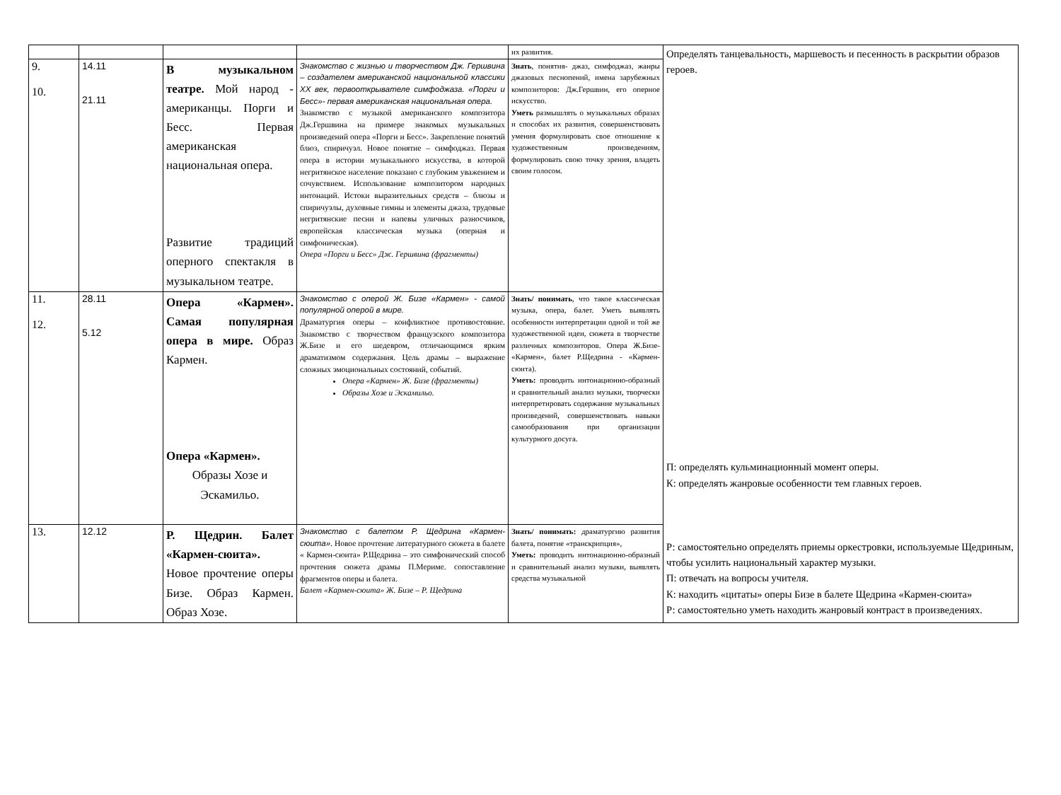| | | | | их развития. | Определять танцевальность, маршевость и песенность в раскрытии образов героев. П: определять кульминационный момент оперы. К: определять жанровые особенности тем главных героев. Р: самостоятельно определять приемы оркестровки, используемые Щедриным, чтобы усилить национальный характер музыки. П: отвечать на вопросы учителя. К: находить «цитаты» оперы Бизе в балете Щедрина «Кармен-сюита» Р: самостоятельно уметь находить жанровый контраст в произведениях. |
| 9. 10. | 14.11 21.11 | В музыкальном театре. Мой народ - американцы. Порги и Бесс. Первая американская национальная опера. Развитие традиций оперного спектакля в музыкальном театре. | Знакомство с жизнью и творчеством Дж. Гершвина – создателем американской национальной классики XX век, первооткрывателе симфоджаза. «Порги и Бесс»- первая американская национальная опера. Знакомство с музыкой американского композитора Дж.Гершвина на примере знакомых музыкальных произведений опера «Порги и Бесс». Закрепление понятий блюз, спиричуэл. Новое понятие – симфоджаз. Первая опера в истории музыкального искусства, в которой негритянское население показано с глубоким уважением и сочувствием. Использование композитором народных интонаций. Истоки выразительных средств – блюзы и спиричуэлы, духовные гимны и элементы джаза, трудовые негритянские песни и напевы уличных разносчиков, европейская классическая музыка (оперная и симфоническая). Опера «Порги и Бесс» Дж. Гершвина (фрагменты) | Знать , понятия- джаз, симфоджаз, жанры джазовых песнопений, имена зарубежных композиторов: Дж.Гершвин, его оперное искусство. Уметь размышлять о музыкальных образах и способах их развития, совершенствовать умения формулировать свое отношение к художественным произведениям, формулировать свою точку зрения, владеть своим голосом. | |
| 11. 12. | 28.11 5.12 | Опера «Кармен». Самая популярная опера в мире. Образ Кармен. Опера «Кармен». Образы Хозе и Эскамильо. | Знакомство с оперой Ж. Бизе «Кармен» - самой популярной оперой в мире. Драматургия оперы – конфликтное противостояние. Знакомство с творчеством французского композитора Ж.Бизе и его шедевром, отличающимся ярким драматизмом содержания. Цель драмы – выражение сложных эмоциональных состояний, событий. Опера «Кармен» Ж. Бизе (фрагменты) Образы Хозе и Эскамильо. | Знать/ понимать , что такое классическая музыка, опера, балет. Уметь выявлять особенности интерпретации одной и той же художественной идеи, сюжета в творчестве различных композиторов. Опера Ж.Бизе- «Кармен», балет Р.Щедрина - «Кармен-сюита). Уметь: проводить интонационно-образный и сравнительный анализ музыки, творчески интерпретировать содержание музыкальных произведений, совершенствовать навыки самообразования при организации культурного досуга. | |
| 13. | 12.12 | Р. Щедрин. Балет «Кармен-сюита». Новое прочтение оперы Бизе. Образ Кармен. Образ Хозе. | Знакомство с балетом Р. Щедрина «Кармен-сюита» . Новое прочтение литературного сюжета в балете « Кармен-сюита» Р.Щедрина – это симфонический способ прочтения сюжета драмы П.Мериме. сопоставление фрагментов оперы и балета. Балет «Кармен-сюита» Ж. Бизе – Р. Щедрина | Знать/ понимать: драматургию развития балета, понятие «транскрипция», Уметь: проводить интонационно-образный и сравнительный анализ музыки, выявлять средства музыкальной | |